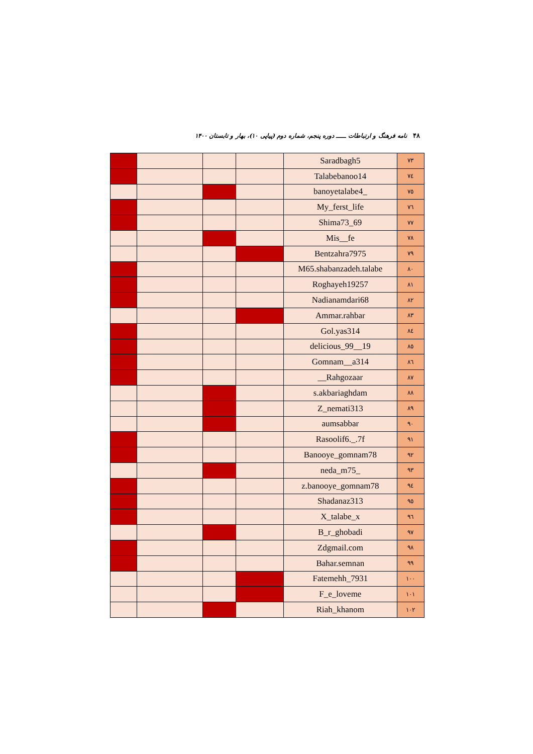۴۸ نامه فرهنگ و ارتباطات ـــــ دوره پنجم، شماره دوم (پیاپی ۱۰)، بهار و تابستان ۱۴۰۰
| ۷۳ | Saradbagh5 | | | | |
| ۷٤ | Talabebanoo14 | | | | |
| ۷٥ | _banoyetalabe4 | | | | |
| ۷٦ | My_ferst_life | | | | |
| ۷۷ | Shima73_69 | | | | |
| ۷۸ | Mis__fe | | | | |
| ۷۹ | Bentzahra7975 | | | | |
| ۸۰ | M65.shabanzadeh.talabe | | | | |
| ۸۱ | Roghayeh19257 | | | | |
| ۸۲ | Nadianamdari68 | | | | |
| ۸۳ | Ammar.rahbar | | | | |
| ۸٤ | Gol.yas314 | | | | |
| ۸٥ | 19__delicious_99 | | | | |
| ۸٦ | Gomnam__a314 | | | | |
| ۸۷ | Rahgozaar__ | | | | |
| ۸۸ | s.akbariaghdam | | | | |
| ۸۹ | Z_nemati313 | | | | |
| ۹۰ | aumsabbar | | | | |
| ۹۱ | Rasoolif6._.7f | | | | |
| ۹۲ | Banooye_gomnam78 | | | | |
| ۹۳ | _neda_m75 | | | | |
| ۹٤ | z.banooye_gomnam78 | | | | |
| ۹٥ | Shadanaz313 | | | | |
| ۹٦ | X_talabe_x | | | | |
| ۹۷ | B_r_ghobadi | | | | |
| ۹۸ | Zdgmail.com | | | | |
| ۹۹ | Bahar.semnan | | | | |
| ۱۰۰ | Fatemehh_7931 | | | | |
| ۱۰۱ | F_e_loveme | | | | |
| ۱۰۲ | Riah_khanom | | | | |